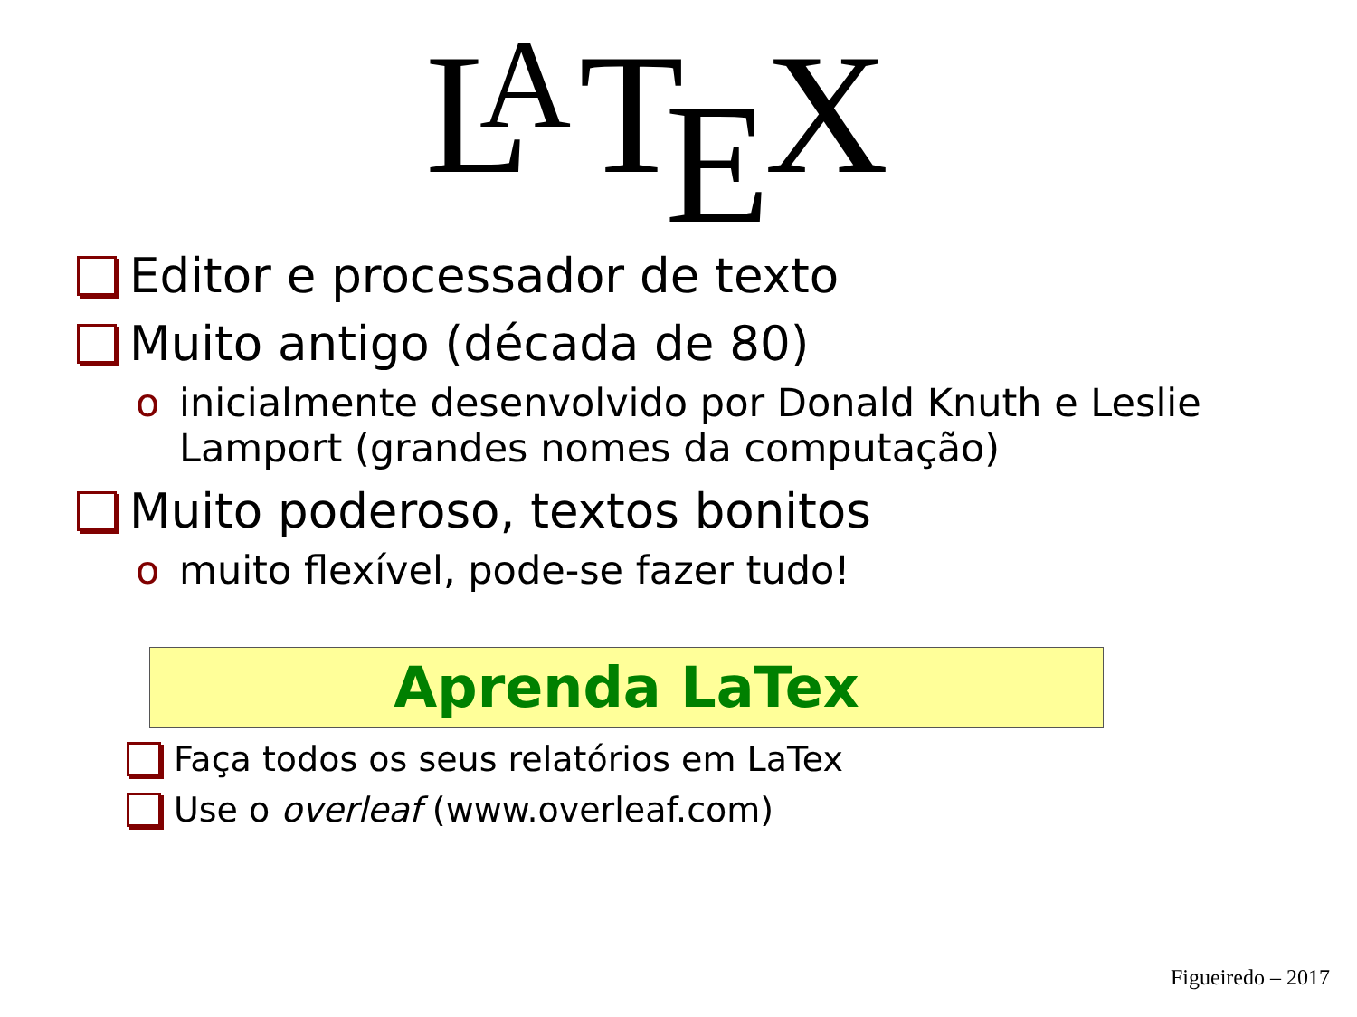L
A
T
E
X
Editor e processador de texto
Muito antigo (década de 80)
o inicialmente desenvolvido por Donald Knuth e Leslie Lamport (grandes nomes da computação)
Muito poderoso, textos bonitos
o muito flexível, pode-se fazer tudo!
Aprenda LaTex
Faça todos os seus relatórios em LaTex
Use o overleaf (www.overleaf.com)
Figueiredo – 2017